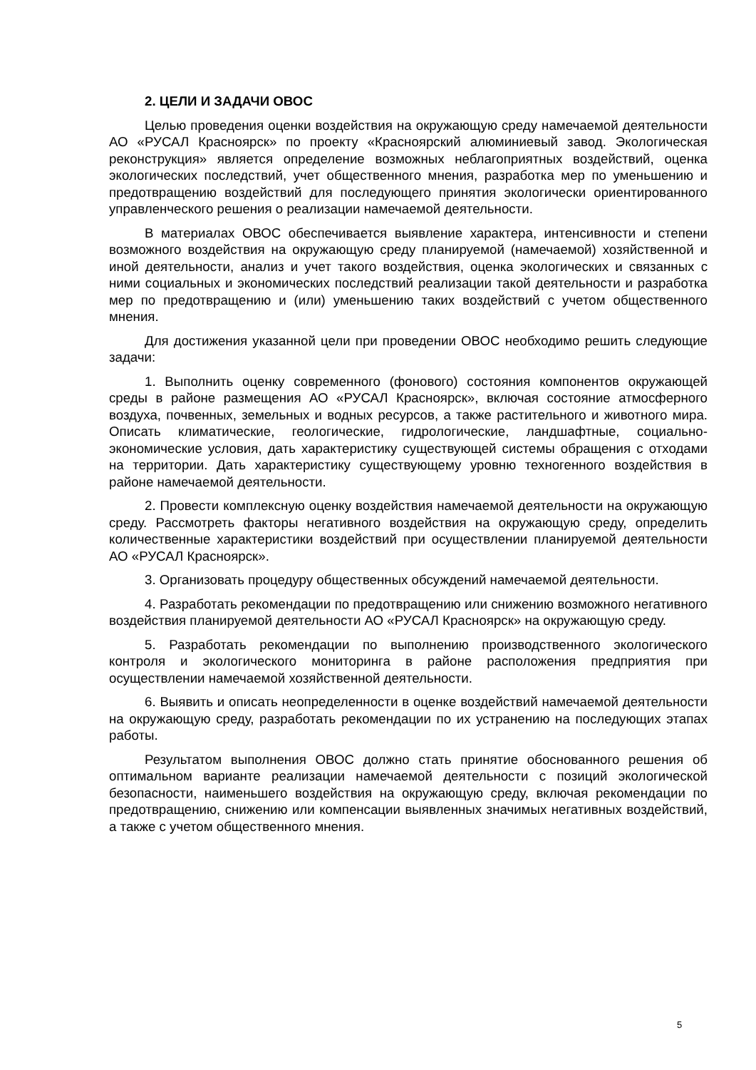2. ЦЕЛИ И ЗАДАЧИ ОВОС
Целью проведения оценки воздействия на окружающую среду намечаемой деятельности АО «РУСАЛ Красноярск» по проекту «Красноярский алюминиевый завод. Экологическая реконструкция» является определение возможных неблагоприятных воздействий, оценка экологических последствий, учет общественного мнения, разработка мер по уменьшению и предотвращению воздействий для последующего принятия экологически ориентированного управленческого решения о реализации намечаемой деятельности.
В материалах ОВОС обеспечивается выявление характера, интенсивности и степени возможного воздействия на окружающую среду планируемой (намечаемой) хозяйственной и иной деятельности, анализ и учет такого воздействия, оценка экологических и связанных с ними социальных и экономических последствий реализации такой деятельности и разработка мер по предотвращению и (или) уменьшению таких воздействий с учетом общественного мнения.
Для достижения указанной цели при проведении ОВОС необходимо решить следующие задачи:
1. Выполнить оценку современного (фонового) состояния компонентов окружающей среды в районе размещения АО «РУСАЛ Красноярск», включая состояние атмосферного воздуха, почвенных, земельных и водных ресурсов, а также растительного и животного мира. Описать климатические, геологические, гидрологические, ландшафтные, социально-экономические условия, дать характеристику существующей системы обращения с отходами на территории. Дать характеристику существующему уровню техногенного воздействия в районе намечаемой деятельности.
2. Провести комплексную оценку воздействия намечаемой деятельности на окружающую среду. Рассмотреть факторы негативного воздействия на окружающую среду, определить количественные характеристики воздействий при осуществлении планируемой деятельности АО «РУСАЛ Красноярск».
3. Организовать процедуру общественных обсуждений намечаемой деятельности.
4. Разработать рекомендации по предотвращению или снижению возможного негативного воздействия планируемой деятельности АО «РУСАЛ Красноярск» на окружающую среду.
5. Разработать рекомендации по выполнению производственного экологического контроля и экологического мониторинга в районе расположения предприятия при осуществлении намечаемой хозяйственной деятельности.
6. Выявить и описать неопределенности в оценке воздействий намечаемой деятельности на окружающую среду, разработать рекомендации по их устранению на последующих этапах работы.
Результатом выполнения ОВОС должно стать принятие обоснованного решения об оптимальном варианте реализации намечаемой деятельности с позиций экологической безопасности, наименьшего воздействия на окружающую среду, включая рекомендации по предотвращению, снижению или компенсации выявленных значимых негативных воздействий, а также с учетом общественного мнения.
5